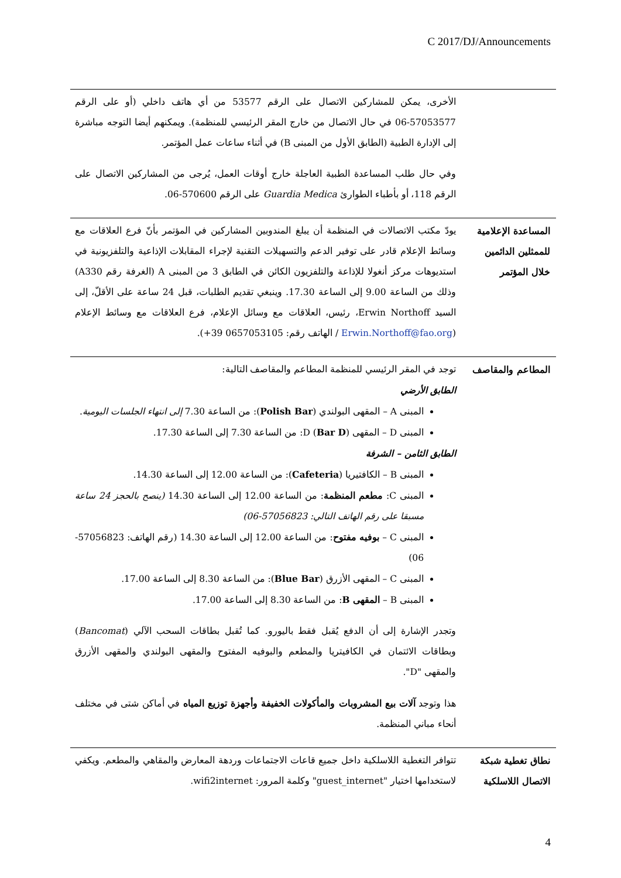C 2017/DJ/Announcements
| | الأخرى، يمكن للمشاركين الاتصال على الرقم 53577 من أي هاتف داخلي (أو على الرقم 57053577-06 في حال الاتصال من خارج المقر الرئيسي للمنظمة). ويمكنهم أيضا التوجه مباشرة إلى الإدارة الطبية (الطابق الأول من المبنى B) في أثناء ساعات عمل المؤتمر. وفي حال طلب المساعدة الطبية العاجلة خارج أوقات العمل، يُرجى من المشاركين الاتصال على الرقم 118، أو بأطباء الطوارئ Guardia Medica على الرقم 570600-06. |
| المساعدة الإعلامية للممثلين الدائمين خلال المؤتمر | يودّ مكتب الاتصالات في المنظمة أن يبلغ المندوبين المشاركين في المؤتمر بأنّ فرع العلاقات مع وسائط الإعلام قادر على توفير الدعم والتسهيلات التقنية لإجراء المقابلات الإذاعية والتلفزيونية في استديوهات مركز أنغولا للإذاعة والتلفزيون الكائن في الطابق 3 من المبنى A (الغرفة رقم A330) وذلك من الساعة 9.00 إلى الساعة 17.30. وينبغي تقديم الطلبات، قبل 24 ساعة على الأقلّ، إلى السيد Erwin Northoff، رئيس، العلاقات مع وسائل الإعلام، فرع العلاقات مع وسائط الإعلام ( Erwin.Northoff@fao.org / الهاتف رقم: 0657053105 39+). |
| المطاعم والمقاصف | توجد في المقر الرئيسي للمنظمة المطاعم والمقاصف التالية: الطابق الأرضي المبنى A – المقهى البولندي ( Polish Bar ): من الساعة 7.30 إلى انتهاء الجلسات اليومية . المبنى D – المقهى D ( Bar D ): من الساعة 7.30 إلى الساعة 17.30. الطابق الثامن – الشرفة المبنى B – الكافتيريا ( Cafeteria ): من الساعة 12.00 إلى الساعة 14.30. المبنى C: مطعم المنظمة : من الساعة 12.00 إلى الساعة 14.30 (ينصح بالحجز 24 ساعة مسبقا على رقم الهاتف التالي: 57056823-06) المبنى C – بوفيه مفتوح : من الساعة 12.00 إلى الساعة 14.30 (رقم الهاتف: 57056823-06) المبنى C – المقهى الأزرق ( Blue Bar ): من الساعة 8.30 إلى الساعة 17.00. المبنى B – المقهى B : من الساعة 8.30 إلى الساعة 17.00. وتجدر الإشارة إلى أن الدفع يُقبل فقط باليورو. كما تُقبل بطاقات السحب الآلي ( Bancomat ) وبطاقات الائتمان في الكافيتريا والمطعم والبوفيه المفتوح والمقهى البولندي والمقهى الأزرق والمقهى "D". هذا وتوجد آلات بيع المشروبات والمأكولات الخفيفة وأجهزة توزيع المياه في أماكن شتى في مختلف أنحاء مباني المنظمة. |
| نطاق تغطية شبكة الاتصال اللاسلكية | تتوافر التغطية اللاسلكية داخل جميع قاعات الاجتماعات وردهة المعارض والمقاهي والمطعم. ويكفي لاستخدامها اختيار "guest_internet" وكلمة المرور: wifi2internet. |
4